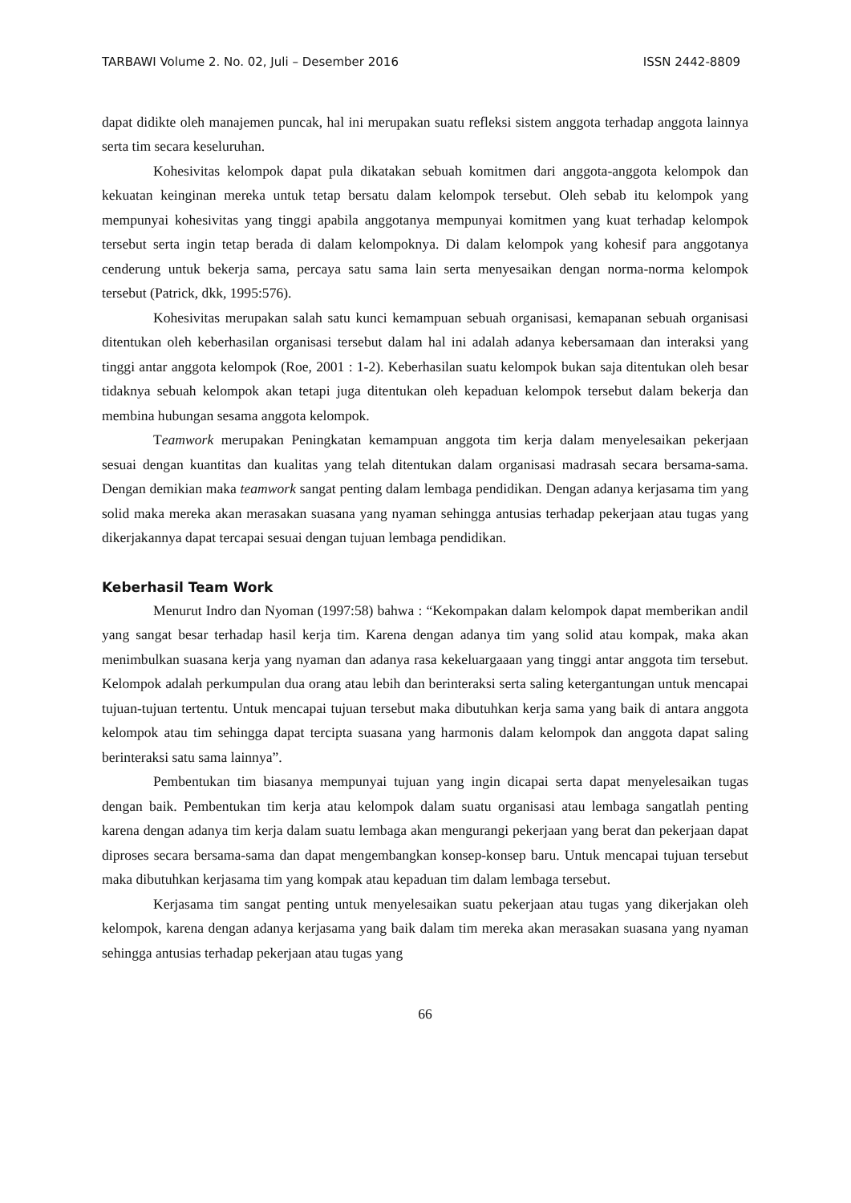TARBAWI Volume 2. No. 02, Juli – Desember 2016 ISSN 2442-8809
dapat didikte oleh manajemen puncak, hal ini merupakan suatu refleksi sistem anggota terhadap anggota lainnya serta tim secara keseluruhan.
Kohesivitas kelompok dapat pula dikatakan sebuah komitmen dari anggota-anggota kelompok dan kekuatan keinginan mereka untuk tetap bersatu dalam kelompok tersebut. Oleh sebab itu kelompok yang mempunyai kohesivitas yang tinggi apabila anggotanya mempunyai komitmen yang kuat terhadap kelompok tersebut serta ingin tetap berada di dalam kelompoknya. Di dalam kelompok yang kohesif para anggotanya cenderung untuk bekerja sama, percaya satu sama lain serta menyesaikan dengan norma-norma kelompok tersebut (Patrick, dkk, 1995:576).
Kohesivitas merupakan salah satu kunci kemampuan sebuah organisasi, kemapanan sebuah organisasi ditentukan oleh keberhasilan organisasi tersebut dalam hal ini adalah adanya kebersamaan dan interaksi yang tinggi antar anggota kelompok (Roe, 2001 : 1-2). Keberhasilan suatu kelompok bukan saja ditentukan oleh besar tidaknya sebuah kelompok akan tetapi juga ditentukan oleh kepaduan kelompok tersebut dalam bekerja dan membina hubungan sesama anggota kelompok.
Teamwork merupakan Peningkatan kemampuan anggota tim kerja dalam menyelesaikan pekerjaan sesuai dengan kuantitas dan kualitas yang telah ditentukan dalam organisasi madrasah secara bersama-sama. Dengan demikian maka teamwork sangat penting dalam lembaga pendidikan. Dengan adanya kerjasama tim yang solid maka mereka akan merasakan suasana yang nyaman sehingga antusias terhadap pekerjaan atau tugas yang dikerjakannya dapat tercapai sesuai dengan tujuan lembaga pendidikan.
Keberhasil Team Work
Menurut Indro dan Nyoman (1997:58) bahwa : “Kekompakan dalam kelompok dapat memberikan andil yang sangat besar terhadap hasil kerja tim. Karena dengan adanya tim yang solid atau kompak, maka akan menimbulkan suasana kerja yang nyaman dan adanya rasa kekeluargaaan yang tinggi antar anggota tim tersebut. Kelompok adalah perkumpulan dua orang atau lebih dan berinteraksi serta saling ketergantungan untuk mencapai tujuan-tujuan tertentu. Untuk mencapai tujuan tersebut maka dibutuhkan kerja sama yang baik di antara anggota kelompok atau tim sehingga dapat tercipta suasana yang harmonis dalam kelompok dan anggota dapat saling berinteraksi satu sama lainnya”.
Pembentukan tim biasanya mempunyai tujuan yang ingin dicapai serta dapat menyelesaikan tugas dengan baik. Pembentukan tim kerja atau kelompok dalam suatu organisasi atau lembaga sangatlah penting karena dengan adanya tim kerja dalam suatu lembaga akan mengurangi pekerjaan yang berat dan pekerjaan dapat diproses secara bersama-sama dan dapat mengembangkan konsep-konsep baru. Untuk mencapai tujuan tersebut maka dibutuhkan kerjasama tim yang kompak atau kepaduan tim dalam lembaga tersebut.
Kerjasama tim sangat penting untuk menyelesaikan suatu pekerjaan atau tugas yang dikerjakan oleh kelompok, karena dengan adanya kerjasama yang baik dalam tim mereka akan merasakan suasana yang nyaman sehingga antusias terhadap pekerjaan atau tugas yang
66